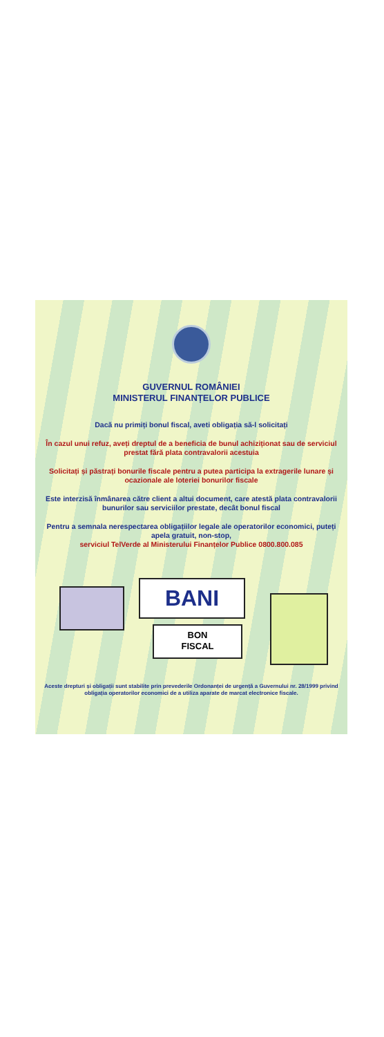GUVERNUL ROMÂNIEI
MINISTERUL FINANȚELOR PUBLICE
Dacă nu primiți bonul fiscal, aveti obligația să-l solicitați
În cazul unui refuz, aveți dreptul de a beneficia de bunul achiziționat sau de serviciul prestat fără plata contravalorii acestuia
Solicitați și păstrați bonurile fiscale pentru a putea participa la extragerile lunare și ocazionale ale loteriei bonurilor fiscale
Este interzisă înmânarea către client a altui document, care atestă plata contravalorii bunurilor sau serviciilor prestate, decât bonul fiscal
Pentru a semnala nerespectarea obligațiilor legale ale operatorilor economici, puteți apela gratuit, non-stop,
serviciul TelVerde al Ministerului Finanțelor Publice 0800.800.085
BANI
BON
FISCAL
Aceste drepturi și obligații sunt stabilite prin prevederile Ordonanței de urgență a Guvernului nr. 28/1999 privind obligația operatorilor economici de a utiliza aparate de marcat electronice fiscale.